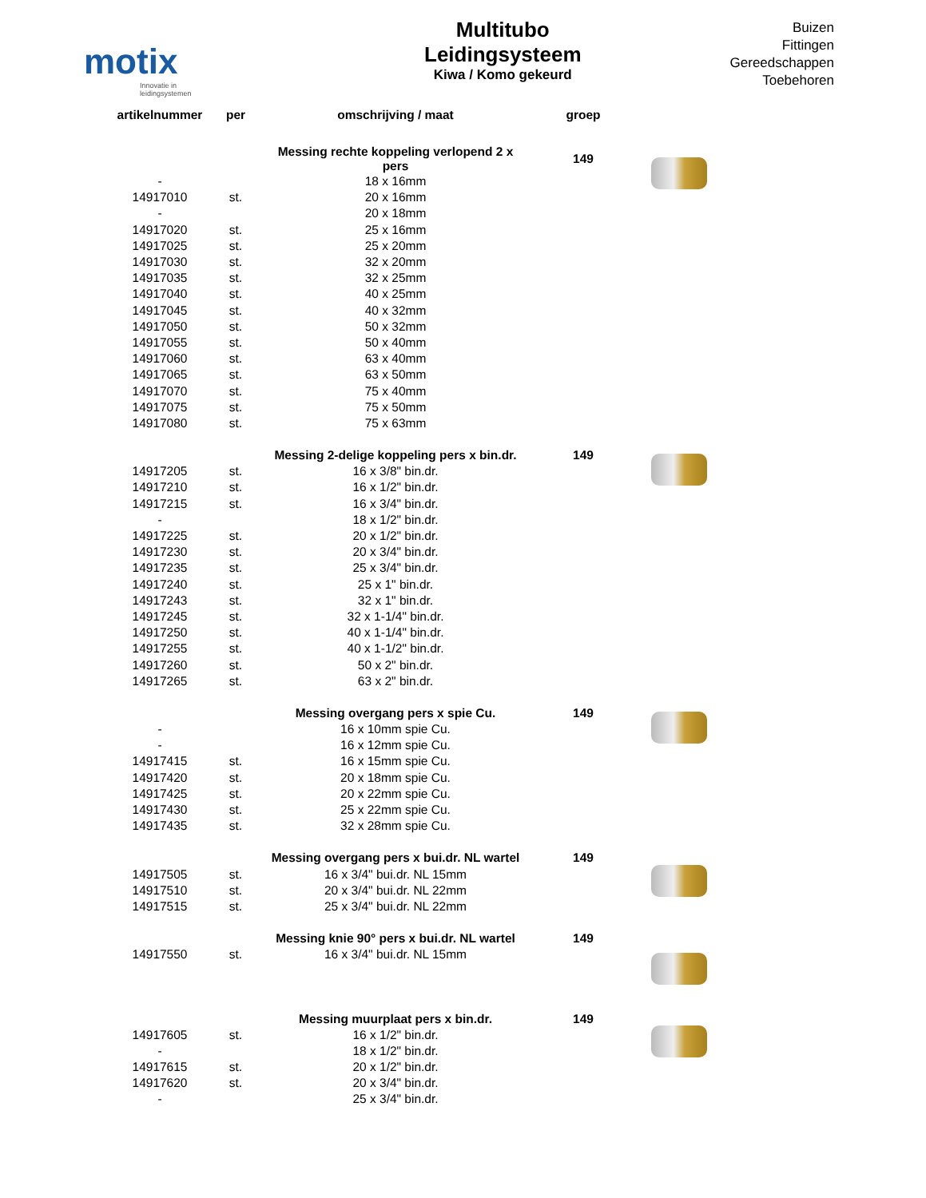motix
Innovatie in leidingsystemen
Multitubo
Leidingsysteem
Kiwa / Komo gekeurd
Buizen
Fittingen
Gereedschappen
Toebehoren
| artikelnummer | per | omschrijving / maat | groep | |
| --- | --- | --- | --- | --- |
| | | Messing rechte koppeling verlopend 2 x pers | 149 | |
| - | | 18 x 16mm | | |
| 14917010 | st. | 20 x 16mm | | |
| - | | 20 x 18mm | | |
| 14917020 | st. | 25 x 16mm | | |
| 14917025 | st. | 25 x 20mm | | |
| 14917030 | st. | 32 x 20mm | | |
| 14917035 | st. | 32 x 25mm | | |
| 14917040 | st. | 40 x 25mm | | |
| 14917045 | st. | 40 x 32mm | | |
| 14917050 | st. | 50 x 32mm | | |
| 14917055 | st. | 50 x 40mm | | |
| 14917060 | st. | 63 x 40mm | | |
| 14917065 | st. | 63 x 50mm | | |
| 14917070 | st. | 75 x 40mm | | |
| 14917075 | st. | 75 x 50mm | | |
| 14917080 | st. | 75 x 63mm | | |
| | | Messing 2-delige koppeling pers x bin.dr. | 149 | |
| 14917205 | st. | 16 x 3/8" bin.dr. | | |
| 14917210 | st. | 16 x 1/2" bin.dr. | | |
| 14917215 | st. | 16 x 3/4" bin.dr. | | |
| - | | 18 x 1/2" bin.dr. | | |
| 14917225 | st. | 20 x 1/2" bin.dr. | | |
| 14917230 | st. | 20 x 3/4" bin.dr. | | |
| 14917235 | st. | 25 x 3/4" bin.dr. | | |
| 14917240 | st. | 25 x 1" bin.dr. | | |
| 14917243 | st. | 32 x 1" bin.dr. | | |
| 14917245 | st. | 32 x 1-1/4" bin.dr. | | |
| 14917250 | st. | 40 x 1-1/4" bin.dr. | | |
| 14917255 | st. | 40 x 1-1/2" bin.dr. | | |
| 14917260 | st. | 50 x 2" bin.dr. | | |
| 14917265 | st. | 63 x 2" bin.dr. | | |
| | | Messing overgang pers x spie Cu. | 149 | |
| - | | 16 x 10mm spie Cu. | | |
| - | | 16 x 12mm spie Cu. | | |
| 14917415 | st. | 16 x 15mm spie Cu. | | |
| 14917420 | st. | 20 x 18mm spie Cu. | | |
| 14917425 | st. | 20 x 22mm spie Cu. | | |
| 14917430 | st. | 25 x 22mm spie Cu. | | |
| 14917435 | st. | 32 x 28mm spie Cu. | | |
| | | Messing overgang pers x bui.dr. NL wartel | 149 | |
| 14917505 | st. | 16 x 3/4" bui.dr. NL 15mm | | |
| 14917510 | st. | 20 x 3/4" bui.dr. NL 22mm | | |
| 14917515 | st. | 25 x 3/4" bui.dr. NL 22mm | | |
| | | Messing knie 90° pers x bui.dr. NL wartel | 149 | |
| 14917550 | st. | 16 x 3/4" bui.dr. NL 15mm | | |
| | | Messing muurplaat pers x bin.dr. | 149 | |
| 14917605 | st. | 16 x 1/2" bin.dr. | | |
| - | | 18 x 1/2" bin.dr. | | |
| 14917615 | st. | 20 x 1/2" bin.dr. | | |
| 14917620 | st. | 20 x 3/4" bin.dr. | | |
| - | | 25 x 3/4" bin.dr. | | |